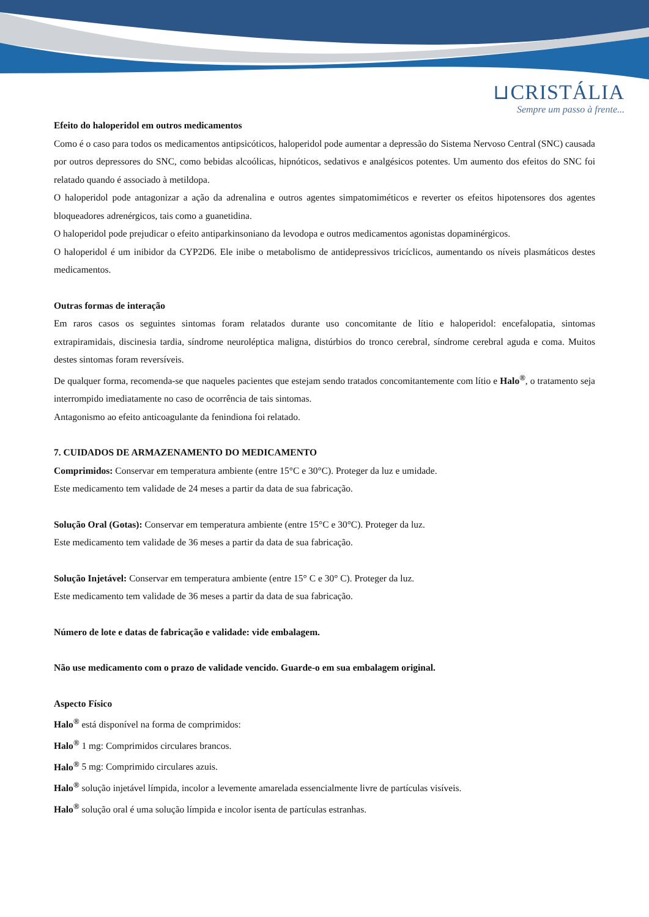⊔CRISTÁLIA
Sempre um passo à frente...
Efeito do haloperidol em outros medicamentos
Como é o caso para todos os medicamentos antipsicóticos, haloperidol pode aumentar a depressão do Sistema Nervoso Central (SNC) causada por outros depressores do SNC, como bebidas alcoólicas, hipnóticos, sedativos e analgésicos potentes. Um aumento dos efeitos do SNC foi relatado quando é associado à metildopa.
O haloperidol pode antagonizar a ação da adrenalina e outros agentes simpatomiméticos e reverter os efeitos hipotensores dos agentes bloqueadores adrenérgicos, tais como a guanetidina.
O haloperidol pode prejudicar o efeito antiparkinsoniano da levodopa e outros medicamentos agonistas dopaminérgicos.
O haloperidol é um inibidor da CYP2D6. Ele inibe o metabolismo de antidepressivos tricíclicos, aumentando os níveis plasmáticos destes medicamentos.
Outras formas de interação
Em raros casos os seguintes sintomas foram relatados durante uso concomitante de lítio e haloperidol: encefalopatia, sintomas extrapiramidais, discinesia tardia, síndrome neuroléptica maligna, distúrbios do tronco cerebral, síndrome cerebral aguda e coma. Muitos destes sintomas foram reversíveis.
De qualquer forma, recomenda-se que naqueles pacientes que estejam sendo tratados concomitantemente com lítio e Halo<sup>®</sup>, o tratamento seja interrompido imediatamente no caso de ocorrência de tais sintomas.
Antagonismo ao efeito anticoagulante da fenindiona foi relatado.
7. CUIDADOS DE ARMAZENAMENTO DO MEDICAMENTO
Comprimidos: Conservar em temperatura ambiente (entre 15°C e 30°C). Proteger da luz e umidade.
Este medicamento tem validade de 24 meses a partir da data de sua fabricação.
Solução Oral (Gotas): Conservar em temperatura ambiente (entre 15°C e 30°C). Proteger da luz.
Este medicamento tem validade de 36 meses a partir da data de sua fabricação.
Solução Injetável: Conservar em temperatura ambiente (entre 15° C e 30° C). Proteger da luz.
Este medicamento tem validade de 36 meses a partir da data de sua fabricação.
Número de lote e datas de fabricação e validade: vide embalagem.
Não use medicamento com o prazo de validade vencido. Guarde-o em sua embalagem original.
Aspecto Físico
Halo<sup>®</sup> está disponível na forma de comprimidos:
Halo<sup>®</sup> 1 mg: Comprimidos circulares brancos.
Halo<sup>®</sup> 5 mg: Comprimido circulares azuis.
Halo<sup>®</sup> solução injetável límpida, incolor a levemente amarelada essencialmente livre de partículas visíveis.
Halo<sup>®</sup> solução oral é uma solução límpida e incolor isenta de partículas estranhas.